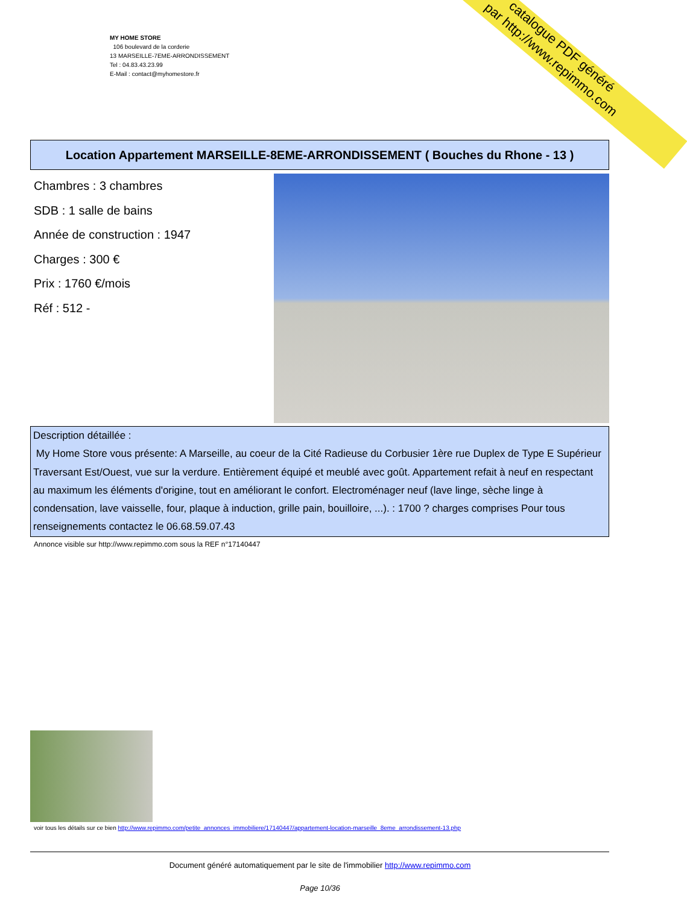catalogue PDF généré
par http://www.repimmo.com
MY HOME STORE
106 boulevard de la corderie
13 MARSEILLE-7EME-ARRONDISSEMENT
Tel : 04.83.43.23.99
E-Mail : contact@myhomestore.fr
Location Appartement MARSEILLE-8EME-ARRONDISSEMENT ( Bouches du Rhone - 13 )
Chambres : 3 chambres
SDB : 1 salle de bains
Année de construction : 1947
Charges : 300 €
Prix : 1760 €/mois
Réf : 512 -
Description détaillée :
My Home Store vous présente: A Marseille, au coeur de la Cité Radieuse du Corbusier 1ère rue Duplex de Type E Supérieur Traversant Est/Ouest, vue sur la verdure. Entièrement équipé et meublé avec goût. Appartement refait à neuf en respectant au maximum les éléments d'origine, tout en améliorant le confort. Electroménager neuf (lave linge, sèche linge à condensation, lave vaisselle, four, plaque à induction, grille pain, bouilloire, ...). : 1700 ? charges comprises Pour tous renseignements contactez le 06.68.59.07.43
Annonce visible sur http://www.repimmo.com sous la REF n°17140447
voir tous les détails sur ce bien http://www.repimmo.com/petite_annonces_immobiliere/17140447/appartement-location-marseille_8eme_arrondissement-13.php
Document généré automatiquement par le site de l'immobilier http://www.repimmo.com
Page 10/36